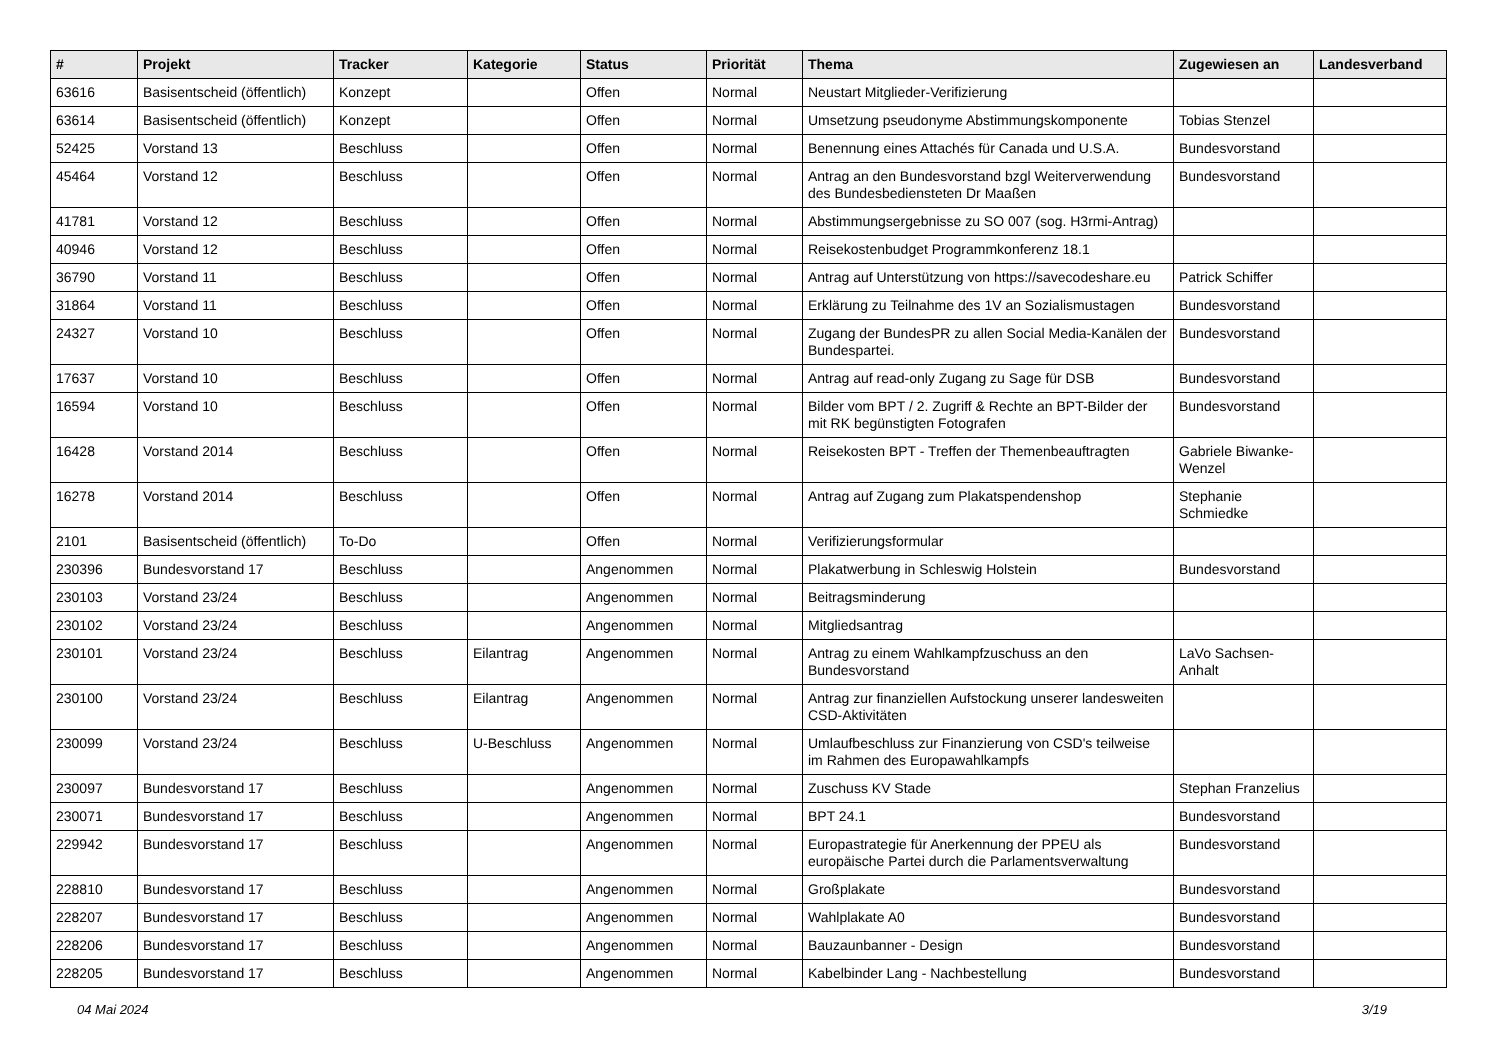| # | Projekt | Tracker | Kategorie | Status | Priorität | Thema | Zugewiesen an | Landesverband |
| --- | --- | --- | --- | --- | --- | --- | --- | --- |
| 63616 | Basisentscheid (öffentlich) | Konzept | | Offen | Normal | Neustart Mitglieder-Verifizierung | | |
| 63614 | Basisentscheid (öffentlich) | Konzept | | Offen | Normal | Umsetzung pseudonyme Abstimmungskomponente | Tobias Stenzel | |
| 52425 | Vorstand 13 | Beschluss | | Offen | Normal | Benennung eines Attachés für Canada und U.S.A. | Bundesvorstand | |
| 45464 | Vorstand 12 | Beschluss | | Offen | Normal | Antrag an den Bundesvorstand bzgl Weiterverwendung des Bundesbediensteten Dr Maaßen | Bundesvorstand | |
| 41781 | Vorstand 12 | Beschluss | | Offen | Normal | Abstimmungsergebnisse zu SO 007 (sog. H3rmi-Antrag) | | |
| 40946 | Vorstand 12 | Beschluss | | Offen | Normal | Reisekostenbudget Programmkonferenz 18.1 | | |
| 36790 | Vorstand 11 | Beschluss | | Offen | Normal | Antrag auf Unterstützung von https://savecodeshare.eu | Patrick Schiffer | |
| 31864 | Vorstand 11 | Beschluss | | Offen | Normal | Erklärung zu Teilnahme des 1V an Sozialismustagen | Bundesvorstand | |
| 24327 | Vorstand 10 | Beschluss | | Offen | Normal | Zugang der BundesPR zu allen Social Media-Kanälen der Bundespartei. | Bundesvorstand | |
| 17637 | Vorstand 10 | Beschluss | | Offen | Normal | Antrag auf read-only Zugang zu Sage für DSB | Bundesvorstand | |
| 16594 | Vorstand 10 | Beschluss | | Offen | Normal | Bilder vom BPT / 2. Zugriff & Rechte an BPT-Bilder der mit RK begünstigten Fotografen | Bundesvorstand | |
| 16428 | Vorstand 2014 | Beschluss | | Offen | Normal | Reisekosten BPT - Treffen der Themenbeauftragten | Gabriele Biwanke-Wenzel | |
| 16278 | Vorstand 2014 | Beschluss | | Offen | Normal | Antrag auf Zugang zum Plakatspendenshop | Stephanie Schmiedke | |
| 2101 | Basisentscheid (öffentlich) | To-Do | | Offen | Normal | Verifizierungsformular | | |
| 230396 | Bundesvorstand 17 | Beschluss | | Angenommen | Normal | Plakatwerbung in Schleswig Holstein | Bundesvorstand | |
| 230103 | Vorstand 23/24 | Beschluss | | Angenommen | Normal | Beitragsminderung | | |
| 230102 | Vorstand 23/24 | Beschluss | | Angenommen | Normal | Mitgliedsantrag | | |
| 230101 | Vorstand 23/24 | Beschluss | Eilantrag | Angenommen | Normal | Antrag zu einem Wahlkampfzuschuss an den Bundesvorstand | LaVo Sachsen-Anhalt | |
| 230100 | Vorstand 23/24 | Beschluss | Eilantrag | Angenommen | Normal | Antrag zur finanziellen Aufstockung unserer landesweiten CSD-Aktivitäten | | |
| 230099 | Vorstand 23/24 | Beschluss | U-Beschluss | Angenommen | Normal | Umlaufbeschluss zur Finanzierung von CSD's teilweise im Rahmen des Europawahlkampfs | | |
| 230097 | Bundesvorstand 17 | Beschluss | | Angenommen | Normal | Zuschuss KV Stade | Stephan Franzelius | |
| 230071 | Bundesvorstand 17 | Beschluss | | Angenommen | Normal | BPT 24.1 | Bundesvorstand | |
| 229942 | Bundesvorstand 17 | Beschluss | | Angenommen | Normal | Europastrategie für Anerkennung der PPEU als europäische Partei durch die Parlamentsverwaltung | Bundesvorstand | |
| 228810 | Bundesvorstand 17 | Beschluss | | Angenommen | Normal | Großplakate | Bundesvorstand | |
| 228207 | Bundesvorstand 17 | Beschluss | | Angenommen | Normal | Wahlplakate A0 | Bundesvorstand | |
| 228206 | Bundesvorstand 17 | Beschluss | | Angenommen | Normal | Bauzaunbanner - Design | Bundesvorstand | |
| 228205 | Bundesvorstand 17 | Beschluss | | Angenommen | Normal | Kabelbinder Lang - Nachbestellung | Bundesvorstand | |
04 Mai 2024 3/19